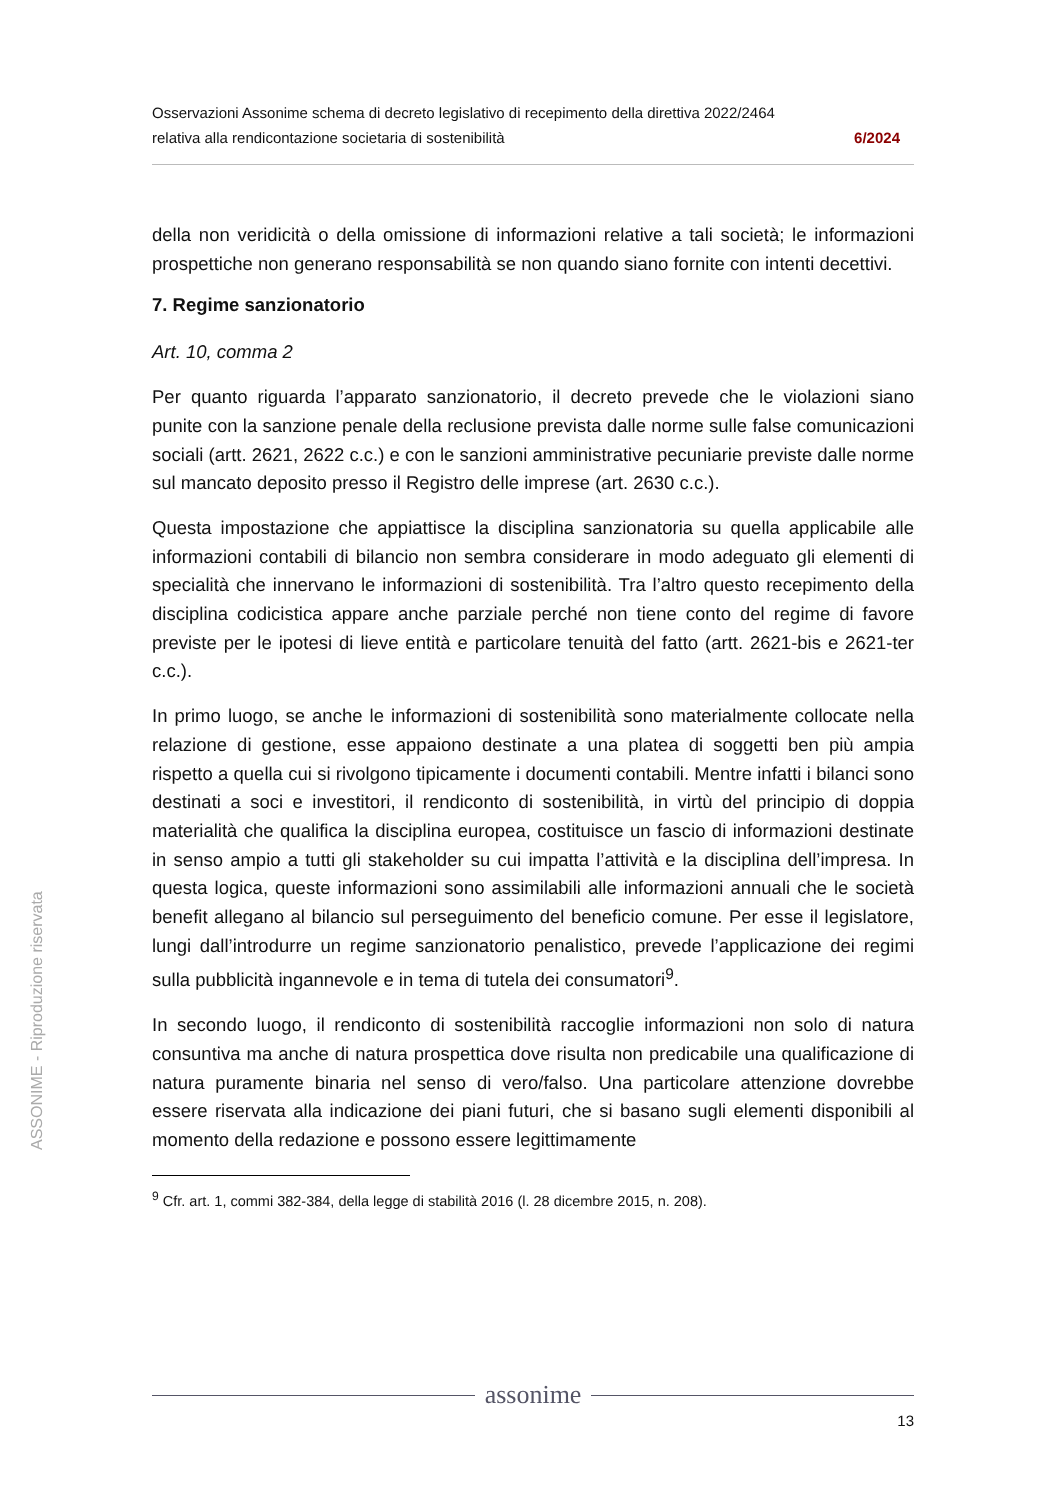Osservazioni Assonime schema di decreto legislativo di recepimento della direttiva 2022/2464
relativa alla rendicontazione societaria di sostenibilità 6/2024
della non veridicità o della omissione di informazioni relative a tali società; le informazioni prospettiche non generano responsabilità se non quando siano fornite con intenti decettivi.
7. Regime sanzionatorio
Art. 10, comma 2
Per quanto riguarda l’apparato sanzionatorio, il decreto prevede che le violazioni siano punite con la sanzione penale della reclusione prevista dalle norme sulle false comunicazioni sociali (artt. 2621, 2622 c.c.) e con le sanzioni amministrative pecuniarie previste dalle norme sul mancato deposito presso il Registro delle imprese (art. 2630 c.c.).
Questa impostazione che appiattisce la disciplina sanzionatoria su quella applicabile alle informazioni contabili di bilancio non sembra considerare in modo adeguato gli elementi di specialità che innervano le informazioni di sostenibilità. Tra l’altro questo recepimento della disciplina codicistica appare anche parziale perché non tiene conto del regime di favore previste per le ipotesi di lieve entità e particolare tenuità del fatto (artt. 2621-bis e 2621-ter c.c.).
In primo luogo, se anche le informazioni di sostenibilità sono materialmente collocate nella relazione di gestione, esse appaiono destinate a una platea di soggetti ben più ampia rispetto a quella cui si rivolgono tipicamente i documenti contabili. Mentre infatti i bilanci sono destinati a soci e investitori, il rendiconto di sostenibilità, in virtù del principio di doppia materialità che qualifica la disciplina europea, costituisce un fascio di informazioni destinate in senso ampio a tutti gli stakeholder su cui impatta l’attività e la disciplina dell’impresa. In questa logica, queste informazioni sono assimilabili alle informazioni annuali che le società benefit allegano al bilancio sul perseguimento del beneficio comune. Per esse il legislatore, lungi dall’introdurre un regime sanzionatorio penalistico, prevede l’applicazione dei regimi sulla pubblicità ingannevole e in tema di tutela dei consumatori<sup>9</sup>.
In secondo luogo, il rendiconto di sostenibilità raccoglie informazioni non solo di natura consuntiva ma anche di natura prospettica dove risulta non predicabile una qualificazione di natura puramente binaria nel senso di vero/falso. Una particolare attenzione dovrebbe essere riservata alla indicazione dei piani futuri, che si basano sugli elementi disponibili al momento della redazione e possono essere legittimamente
<sup>9</sup> Cfr. art. 1, commi 382-384, della legge di stabilità 2016 (l. 28 dicembre 2015, n. 208).
ASSONIME - Riproduzione riservata
assonime
13